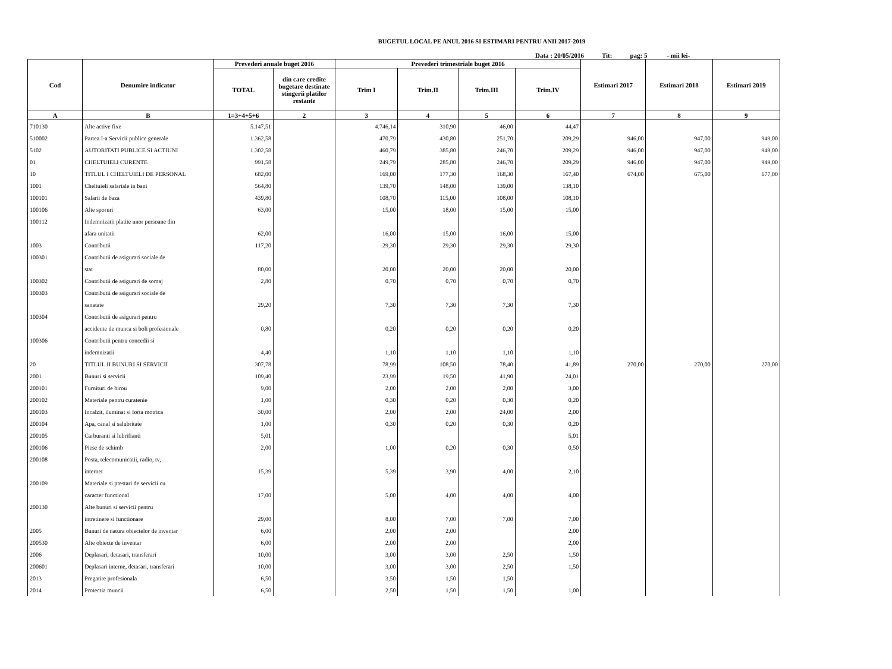BUGETUL LOCAL PE ANUL 2016 SI ESTIMARI PENTRU ANII 2017-2019
Data : 20/05/2016 Tit: pag: 5 - mii lei-
| Cod | Denumire indicator | Prevederi anuale buget 2016 | | Prevederi trimestriale buget 2016 | | | | Estimari 2017 | Estimari 2018 | Estimari 2019 |
| --- | --- | --- | --- | --- | --- | --- | --- | --- | --- | --- |
| | | TOTAL | din care credite bugetare destinate stingerii platilor restante | Trim I | Trim.II | Trim.III | Trim.IV | | | |
| A | B | 1=3+4+5+6 | 2 | 3 | 4 | 5 | 6 | 7 | 8 | 9 |
| 710130 | Alte active fixe | 5.147,51 | | 4.746,14 | 310,90 | 46,00 | 44,47 | | | |
| 510002 | Partea I-a Servicii publice generale | 1.362,58 | | 470,79 | 430,80 | 251,70 | 209,29 | 946,00 | 947,00 | 949,00 |
| 5102 | AUTORITATI PUBLICE SI ACTIUNI | 1.302,58 | | 460,79 | 385,80 | 246,70 | 209,29 | 946,00 | 947,00 | 949,00 |
| 01 | CHELTUIELI CURENTE | 991,58 | | 249,79 | 285,80 | 246,70 | 209,29 | 946,00 | 947,00 | 949,00 |
| 10 | TITLUL I CHELTUIELI DE PERSONAL | 682,00 | | 169,00 | 177,30 | 168,30 | 167,40 | 674,00 | 675,00 | 677,00 |
| 1001 | Cheltuieli salariale in bani | 564,80 | | 139,70 | 148,00 | 139,00 | 138,10 | | | |
| 100101 | Salarii de baza | 439,80 | | 108,70 | 115,00 | 108,00 | 108,10 | | | |
| 100106 | Alte sporuri | 63,00 | | 15,00 | 18,00 | 15,00 | 15,00 | | | |
| 100112 | Indemnizatii platite unor persoane din | | | | | | | | | |
| | afara unitatii | 62,00 | | 16,00 | 15,00 | 16,00 | 15,00 | | | |
| 1003 | Contributii | 117,20 | | 29,30 | 29,30 | 29,30 | 29,30 | | | |
| 100301 | Contributii de asigurari sociale de | | | | | | | | | |
| | stat | 80,00 | | 20,00 | 20,00 | 20,00 | 20,00 | | | |
| 100302 | Contributii de asigurari de somaj | 2,80 | | 0,70 | 0,70 | 0,70 | 0,70 | | | |
| 100303 | Contributii de asigurari sociale de | | | | | | | | | |
| | sanatate | 29,20 | | 7,30 | 7,30 | 7,30 | 7,30 | | | |
| 100304 | Contributii de asigurari pentru | | | | | | | | | |
| | accidente de munca si boli profesionale | 0,80 | | 0,20 | 0,20 | 0,20 | 0,20 | | | |
| 100306 | Contributii pentru concedii si | | | | | | | | | |
| | indemnizatii | 4,40 | | 1,10 | 1,10 | 1,10 | 1,10 | | | |
| 20 | TITLUL II BUNURI SI SERVICII | 307,78 | | 78,99 | 108,50 | 78,40 | 41,89 | 270,00 | 270,00 | 270,00 |
| 2001 | Bunuri si servicii | 109,40 | | 23,99 | 19,50 | 41,90 | 24,01 | | | |
| 200101 | Furnituri de birou | 9,00 | | 2,00 | 2,00 | 2,00 | 3,00 | | | |
| 200102 | Materiale pentru curatenie | 1,00 | | 0,30 | 0,20 | 0,30 | 0,20 | | | |
| 200103 | Incalzit, iluminat si forta motrica | 30,00 | | 2,00 | 2,00 | 24,00 | 2,00 | | | |
| 200104 | Apa, canal si salubritate | 1,00 | | 0,30 | 0,20 | 0,30 | 0,20 | | | |
| 200105 | Carburanti si lubrifianti | 5,01 | | | | | 5,01 | | | |
| 200106 | Piese de schimb | 2,00 | | 1,00 | 0,20 | 0,30 | 0,50 | | | |
| 200108 | Posta, telecomunicatii, radio, tv, | | | | | | | | | |
| | internet | 15,39 | | 5,39 | 3,90 | 4,00 | 2,10 | | | |
| 200109 | Materiale si prestari de servicii cu | | | | | | | | | |
| | caracter functional | 17,00 | | 5,00 | 4,00 | 4,00 | 4,00 | | | |
| 200130 | Alte bunuri si servicii pentru | | | | | | | | | |
| | intretinere si functionare | 29,00 | | 8,00 | 7,00 | 7,00 | 7,00 | | | |
| 2005 | Bunuri de natura obiectelor de inventar | 6,00 | | 2,00 | 2,00 | | 2,00 | | | |
| 200530 | Alte obiecte de inventar | 6,00 | | 2,00 | 2,00 | | 2,00 | | | |
| 2006 | Deplasari, detasari, transferari | 10,00 | | 3,00 | 3,00 | 2,50 | 1,50 | | | |
| 200601 | Deplasari interne, detasari, transferari | 10,00 | | 3,00 | 3,00 | 2,50 | 1,50 | | | |
| 2013 | Pregatire profesionala | 6,50 | | 3,50 | 1,50 | 1,50 | | | | |
| 2014 | Protectia muncii | 6,50 | | 2,50 | 1,50 | 1,50 | 1,00 | | | |